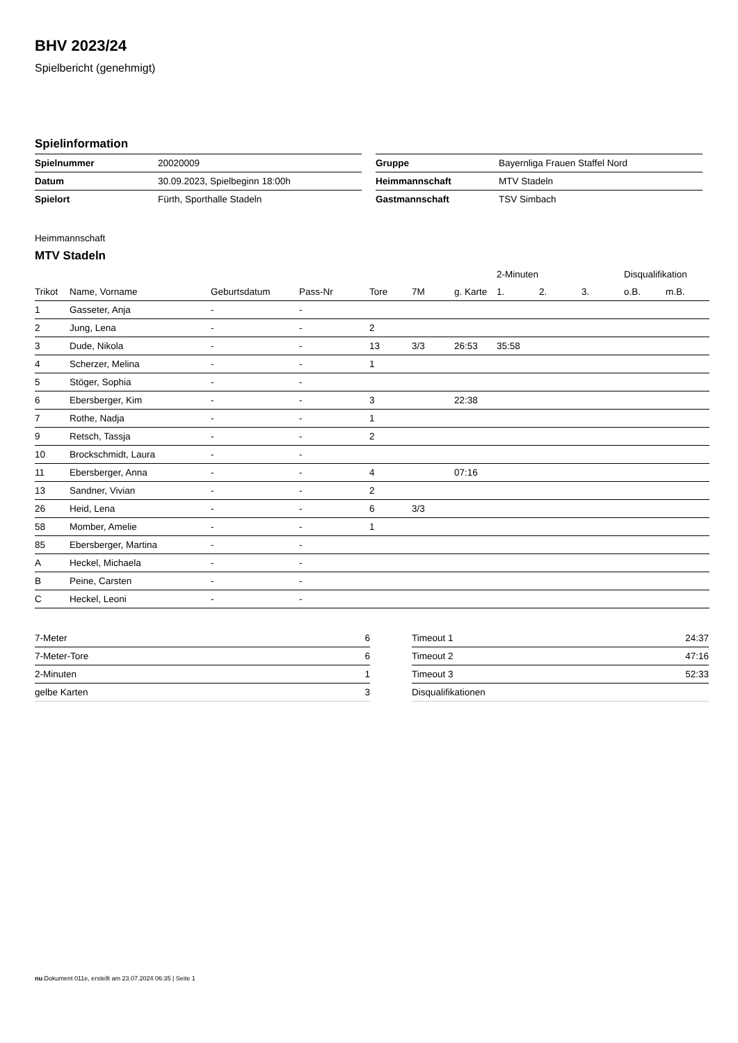BHV 2023/24
Spielbericht (genehmigt)
Spielinformation
| Spielnummer | 20020009 |
| Datum | 30.09.2023, Spielbeginn 18:00h |
| Spielort | Fürth, Sporthalle Stadeln |
| Gruppe | Bayernliga Frauen Staffel Nord |
| Heimmannschaft | MTV Stadeln |
| Gastmannschaft | TSV Simbach |
Heimmannschaft
MTV Stadeln
| | | | | | | | 2-Minuten | | | Disqualifikation | |
| Trikot | Name, Vorname | Geburtsdatum | Pass-Nr | Tore | 7M | g. Karte | 1. | 2. | 3. | o.B. | m.B. |
| 1 | Gasseter, Anja | - | - | | | | | | | | |
| 2 | Jung, Lena | - | - | 2 | | | | | | | |
| 3 | Dude, Nikola | - | - | 13 | 3/3 | 26:53 | 35:58 | | | | |
| 4 | Scherzer, Melina | - | - | 1 | | | | | | | |
| 5 | Stöger, Sophia | - | - | | | | | | | | |
| 6 | Ebersberger, Kim | - | - | 3 | | 22:38 | | | | | |
| 7 | Rothe, Nadja | - | - | 1 | | | | | | | |
| 9 | Retsch, Tassja | - | - | 2 | | | | | | | |
| 10 | Brockschmidt, Laura | - | - | | | | | | | | |
| 11 | Ebersberger, Anna | - | - | 4 | | 07:16 | | | | | |
| 13 | Sandner, Vivian | - | - | 2 | | | | | | | |
| 26 | Heid, Lena | - | - | 6 | 3/3 | | | | | | |
| 58 | Momber, Amelie | - | - | 1 | | | | | | | |
| 85 | Ebersberger, Martina | - | - | | | | | | | | |
| A | Heckel, Michaela | - | - | | | | | | | | |
| B | Peine, Carsten | - | - | | | | | | | | |
| C | Heckel, Leoni | - | - | | | | | | | | |
| 7-Meter | 6 |
| 7-Meter-Tore | 6 |
| 2-Minuten | 1 |
| gelbe Karten | 3 |
| Timeout 1 | 24:37 |
| Timeout 2 | 47:16 |
| Timeout 3 | 52:33 |
| Disqualifikationen | |
nu.Dokument 011e, erstellt am 23.07.2024 06:35 | Seite 1